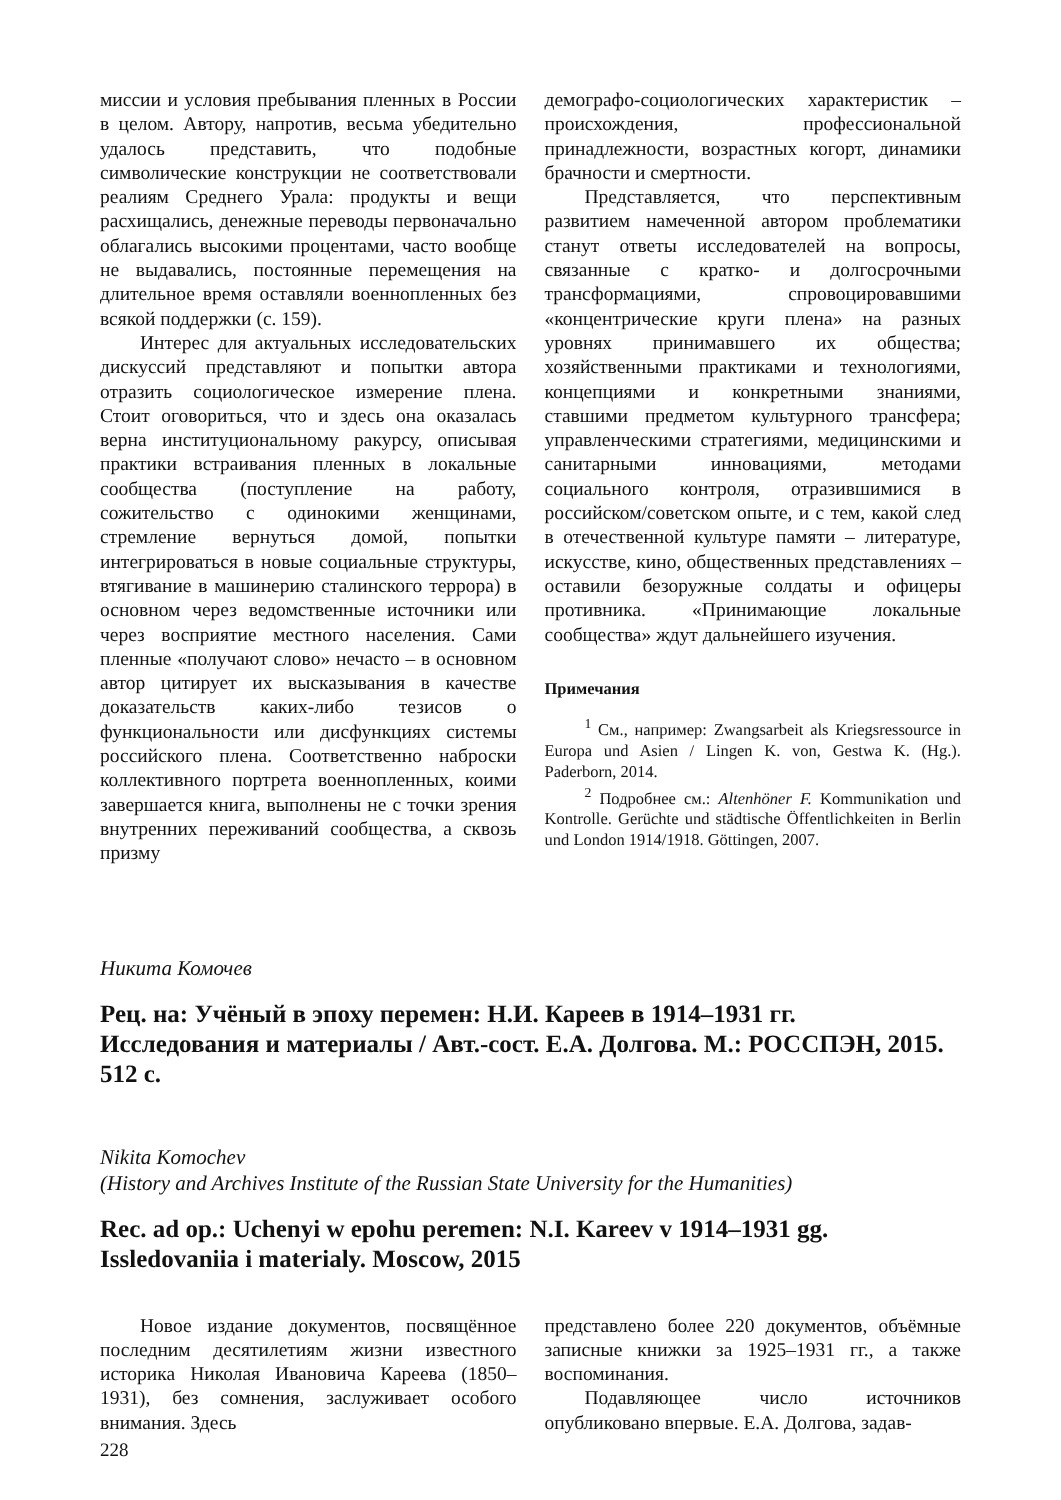миссии и условия пребывания пленных в России в целом. Автору, напротив, весьма убедительно удалось представить, что подобные символические конструкции не соответствовали реалиям Среднего Урала: продукты и вещи расхищались, денежные переводы первоначально облагались высокими процентами, часто вообще не выдавались, постоянные перемещения на длительное время оставляли военнопленных без всякой поддержки (с. 159).
Интерес для актуальных исследовательских дискуссий представляют и попытки автора отразить социологическое измерение плена. Стоит оговориться, что и здесь она оказалась верна институциональному ракурсу, описывая практики встраивания пленных в локальные сообщества (поступление на работу, сожительство с одинокими женщинами, стремление вернуться домой, попытки интегрироваться в новые социальные структуры, втягивание в машинерию сталинского террора) в основном через ведомственные источники или через восприятие местного населения. Сами пленные «получают слово» нечасто – в основном автор цитирует их высказывания в качестве доказательств каких-либо тезисов о функциональности или дисфункциях системы российского плена. Соответственно наброски коллективного портрета военнопленных, коими завершается книга, выполнены не с точки зрения внутренних переживаний сообщества, а сквозь призму
демографо-социологических характеристик – происхождения, профессиональной принадлежности, возрастных когорт, динамики брачности и смертности.
Представляется, что перспективным развитием намеченной автором проблематики станут ответы исследователей на вопросы, связанные с кратко- и долгосрочными трансформациями, спровоцировавшими «концентрические круги плена» на разных уровнях принимавшего их общества; хозяйственными практиками и технологиями, концепциями и конкретными знаниями, ставшими предметом культурного трансфера; управленческими стратегиями, медицинскими и санитарными инновациями, методами социального контроля, отразившимися в российском/советском опыте, и с тем, какой след в отечественной культуре памяти – литературе, искусстве, кино, общественных представлениях – оставили безоружные солдаты и офицеры противника. «Принимающие локальные сообщества» ждут дальнейшего изучения.
Примечания
<sup>1</sup> См., например: Zwangsarbeit als Kriegsressource in Europa und Asien / Lingen K. von, Gestwa K. (Hg.). Paderborn, 2014.
<sup>2</sup> Подробнее см.: Altenhöner F. Kommunikation und Kontrolle. Gerüchte und städtische Öffentlichkeiten in Berlin und London 1914/1918. Göttingen, 2007.
Никита Комочев
Рец. на: Учёный в эпоху перемен: Н.И. Кареев в 1914–1931 гг. Исследования и материалы / Авт.-сост. Е.А. Долгова. М.: РОССПЭН, 2015. 512 с.
Nikita Komochev
(History and Archives Institute of the Russian State University for the Humanities)
Rec. ad op.: Uchenyi w epohu peremen: N.I. Kareev v 1914–1931 gg. Issledovaniia i materialy. Moscow, 2015
Новое издание документов, посвящённое последним десятилетиям жизни известного историка Николая Ивановича Кареева (1850–1931), без сомнения, заслуживает особого внимания. Здесь
представлено более 220 документов, объёмные записные книжки за 1925–1931 гг., а также воспоминания.
Подавляющее число источников опубликовано впервые. Е.А. Долгова, задав-
228